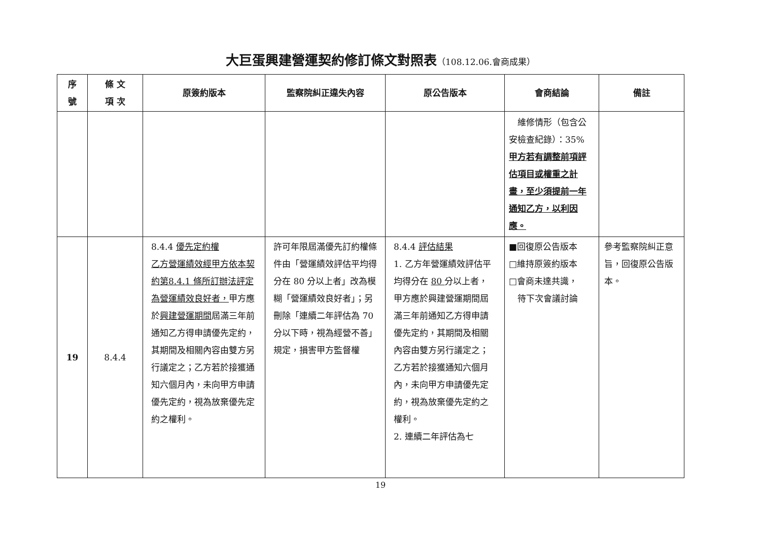大巨蛋興建營運契約修訂條文對照表（108.12.06.會商成果）
| 序號 | 條 文 項 次 | 原簽約版本 | 監察院糾正違失內容 | 原公告版本 | 會商結論 | 備註 |
| --- | --- | --- | --- | --- | --- | --- |
| | | | | | 維修情形（包含公安檢查紀錄）：35% 甲方若有調整前項評估項目或權重之計畫，至少須提前一年通知乙方，以利因應。 | |
| 19 | 8.4.4 | 8.4.4 優先定約權 乙方營運績效經甲方依本契約第8.4.1 條所訂辦法評定為營運績效良好者， 甲方應於 興建營運期間 屆滿三年前通知乙方得申請優先定約，其期間及相關內容由雙方另行議定之；乙方若於接獲通知六個月內，未向甲方申請優先定約，視為放棄優先定約之權利。 | 許可年限屆滿優先訂約權條件由「營運績效評估平均得分在 80 分以上者」改為模糊「營運績效良好者」；另刪除「連續二年評估為 70 分以下時，視為經營不善」規定，損害甲方監督權 | 8.4.4 評估結果 1. 乙方年營運績效評估平均得分在 80 分以上者， 甲方應於興建營運期間屆滿三年前通知乙方得申請優先定約，其期間及相關內容由雙方另行議定之；乙方若於接獲通知六個月內，未向甲方申請優先定約，視為放棄優先定約之權利。 2. 連續二年評估為七 | ■回復原公告版本 □維持原簽約版本 □會商未達共識， 待下次會議討論 | 參考監察院糾正意旨，回復原公告版本。 |
19